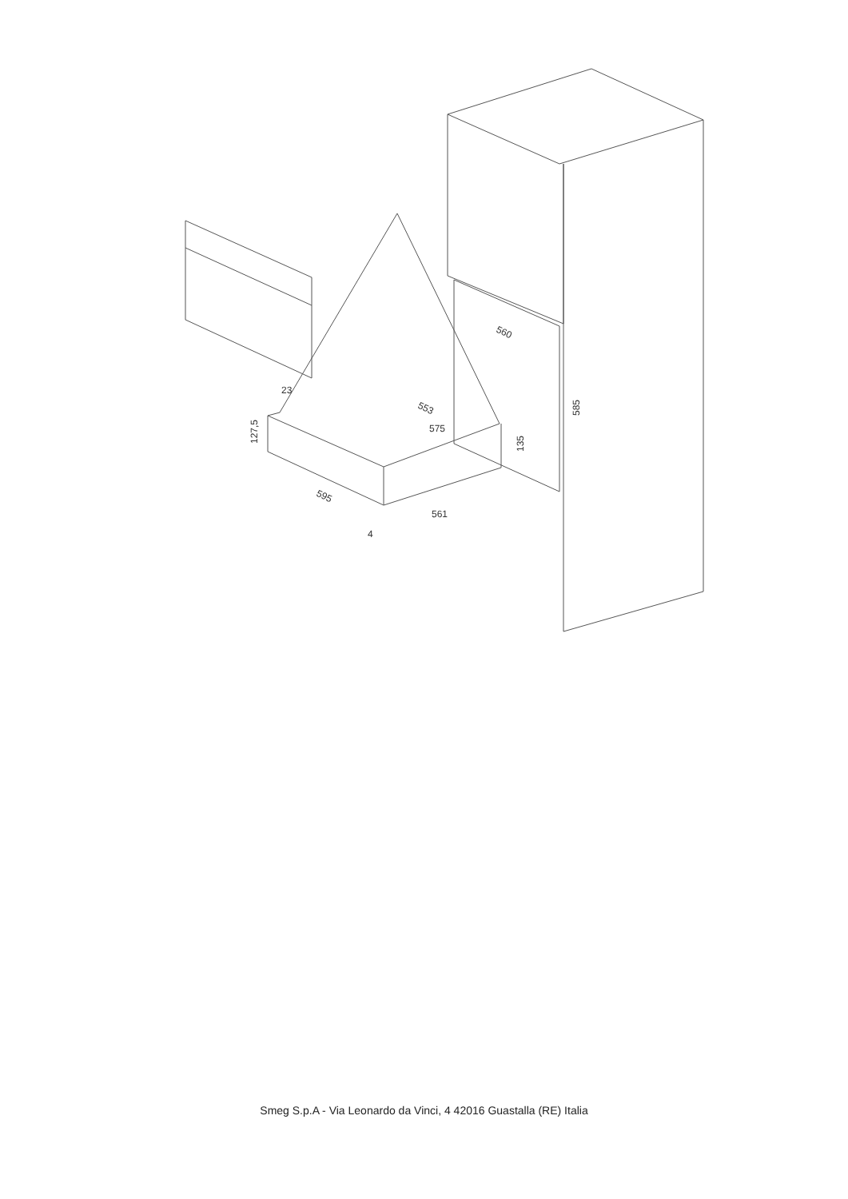560
585
553
575
23
127,5
135
595
561
4
Smeg S.p.A - Via Leonardo da Vinci, 4 42016 Guastalla (RE) Italia